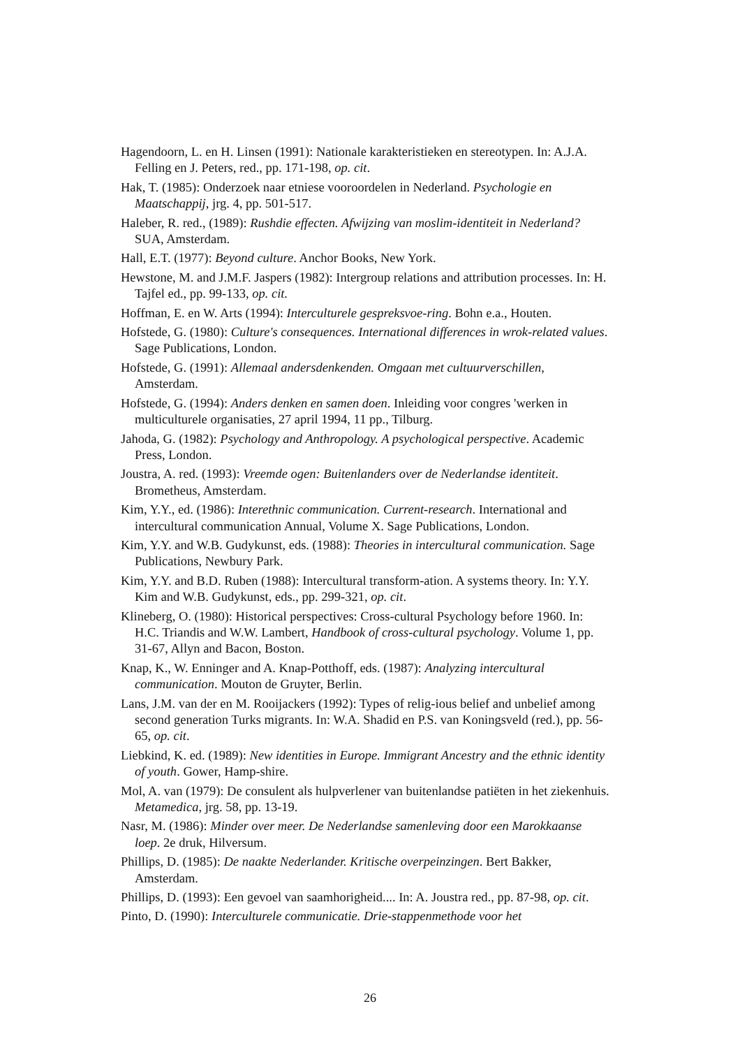Hagendoorn, L. en H. Linsen (1991): Nationale karakteristieken en stereotypen. In: A.J.A. Felling en J. Peters, red., pp. 171-198, op. cit.
Hak, T. (1985): Onderzoek naar etniese vooroordelen in Nederland. Psychologie en Maatschappij, jrg. 4, pp. 501-517.
Haleber, R. red., (1989): Rushdie effecten. Afwijzing van moslim-identiteit in Nederland? SUA, Amsterdam.
Hall, E.T. (1977): Beyond culture. Anchor Books, New York.
Hewstone, M. and J.M.F. Jaspers (1982): Intergroup relations and attribution processes. In: H. Tajfel ed., pp. 99-133, op. cit.
Hoffman, E. en W. Arts (1994): Interculturele gespreksvoe-ring. Bohn e.a., Houten.
Hofstede, G. (1980): Culture's consequences. International differences in wrok-related values. Sage Publications, London.
Hofstede, G. (1991): Allemaal andersdenkenden. Omgaan met cultuurverschillen, Amsterdam.
Hofstede, G. (1994): Anders denken en samen doen. Inleiding voor congres 'werken in multiculturele organisaties, 27 april 1994, 11 pp., Tilburg.
Jahoda, G. (1982): Psychology and Anthropology. A psychological perspective. Academic Press, London.
Joustra, A. red. (1993): Vreemde ogen: Buitenlanders over de Nederlandse identiteit. Brometheus, Amsterdam.
Kim, Y.Y., ed. (1986): Interethnic communication. Current-research. International and intercultural communication Annual, Volume X. Sage Publications, London.
Kim, Y.Y. and W.B. Gudykunst, eds. (1988): Theories in intercultural communication. Sage Publications, Newbury Park.
Kim, Y.Y. and B.D. Ruben (1988): Intercultural transform-ation. A systems theory. In: Y.Y. Kim and W.B. Gudykunst, eds., pp. 299-321, op. cit.
Klineberg, O. (1980): Historical perspectives: Cross-cultural Psychology before 1960. In: H.C. Triandis and W.W. Lambert, Handbook of cross-cultural psychology. Volume 1, pp. 31-67, Allyn and Bacon, Boston.
Knap, K., W. Enninger and A. Knap-Potthoff, eds. (1987): Analyzing intercultural communication. Mouton de Gruyter, Berlin.
Lans, J.M. van der en M. Rooijackers (1992): Types of relig-ious belief and unbelief among second generation Turks migrants. In: W.A. Shadid en P.S. van Koningsveld (red.), pp. 56-65, op. cit.
Liebkind, K. ed. (1989): New identities in Europe. Immigrant Ancestry and the ethnic identity of youth. Gower, Hamp-shire.
Mol, A. van (1979): De consulent als hulpverlener van buitenlandse patiëten in het ziekenhuis. Metamedica, jrg. 58, pp. 13-19.
Nasr, M. (1986): Minder over meer. De Nederlandse samenleving door een Marokkaanse loep. 2e druk, Hilversum.
Phillips, D. (1985): De naakte Nederlander. Kritische overpeinzingen. Bert Bakker, Amsterdam.
Phillips, D. (1993): Een gevoel van saamhorigheid.... In: A. Joustra red., pp. 87-98, op. cit.
Pinto, D. (1990): Interculturele communicatie. Drie-stappenmethode voor het
26